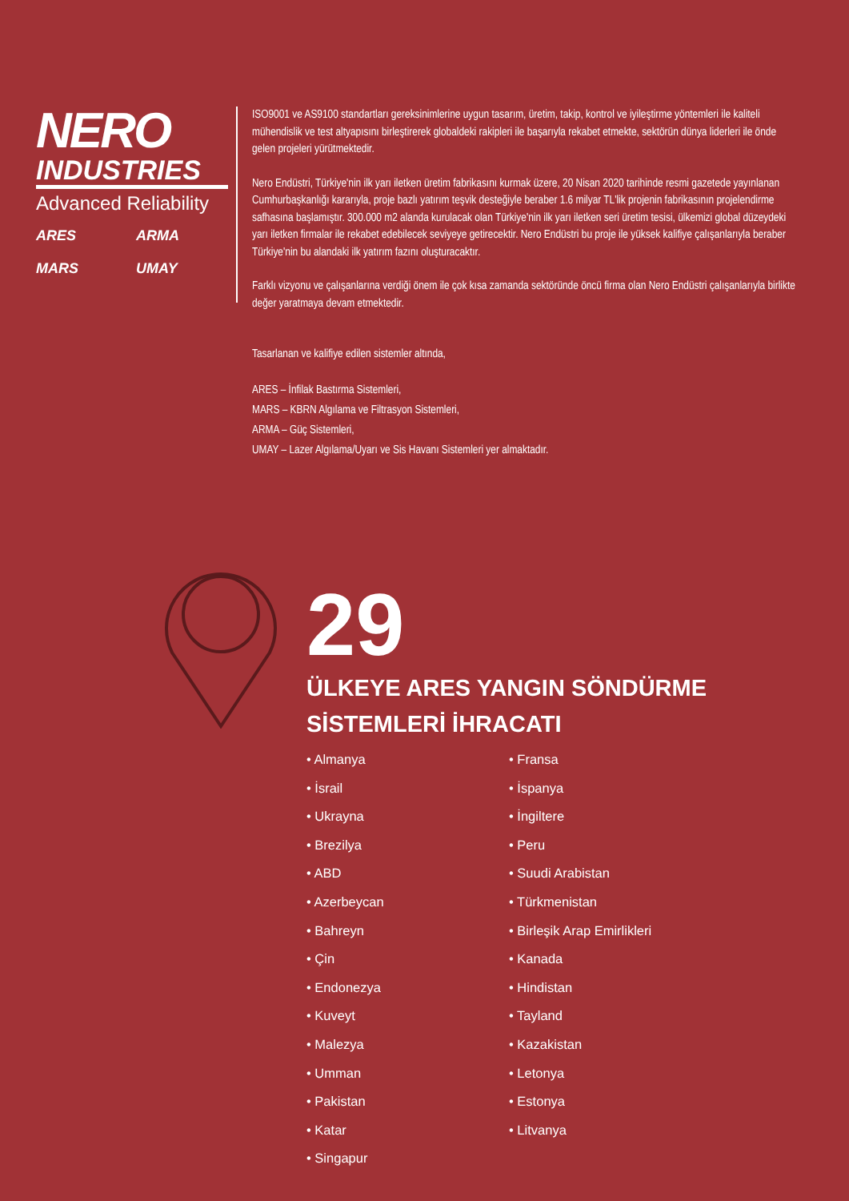NERO
INDUSTRIES
Advanced Reliability
ARES
ARMA
MARS
UMAY
ISO9001 ve AS9100 standartları gereksinimlerine uygun tasarım, üretim, takip, kontrol ve iyileştirme yöntemleri ile kaliteli mühendislik ve test altyapısını birleştirerek globaldeki rakipleri ile başarıyla rekabet etmekte, sektörün dünya liderleri ile önde gelen projeleri yürütmektedir.
Nero Endüstri, Türkiye'nin ilk yarı iletken üretim fabrikasını kurmak üzere, 20 Nisan 2020 tarihinde resmi gazetede yayınlanan Cumhurbaşkanlığı kararıyla, proje bazlı yatırım teşvik desteğiyle beraber 1.6 milyar TL'lik projenin fabrikasının projelendirme safhasına başlamıştır. 300.000 m2 alanda kurulacak olan Türkiye'nin ilk yarı iletken seri üretim tesisi, ülkemizi global düzeydeki yarı iletken firmalar ile rekabet edebilecek seviyeye getirecektir. Nero Endüstri bu proje ile yüksek kalifiye çalışanlarıyla beraber Türkiye'nin bu alandaki ilk yatırım fazını oluşturacaktır.
Farklı vizyonu ve çalışanlarına verdiği önem ile çok kısa zamanda sektöründe öncü firma olan Nero Endüstri çalışanlarıyla birlikte değer yaratmaya devam etmektedir.
Tasarlanan ve kalifiye edilen sistemler altında,
ARES – İnfilak Bastırma Sistemleri,
MARS – KBRN Algılama ve Filtrasyon Sistemleri,
ARMA – Güç Sistemleri,
UMAY – Lazer Algılama/Uyarı ve Sis Havanı Sistemleri yer almaktadır.
29
ÜLKEYE ARES YANGIN SÖNDÜRME
SİSTEMLERİ İHRACATI
• Almanya
• Fransa
• İsrail
• İspanya
• Ukrayna
• İngiltere
• Brezilya
• Peru
• ABD
• Suudi Arabistan
• Azerbeycan
• Türkmenistan
• Bahreyn
• Birleşik Arap Emirlikleri
• Çin
• Kanada
• Endonezya
• Hindistan
• Kuveyt
• Tayland
• Malezya
• Kazakistan
• Umman
• Letonya
• Pakistan
• Estonya
• Katar
• Litvanya
• Singapur